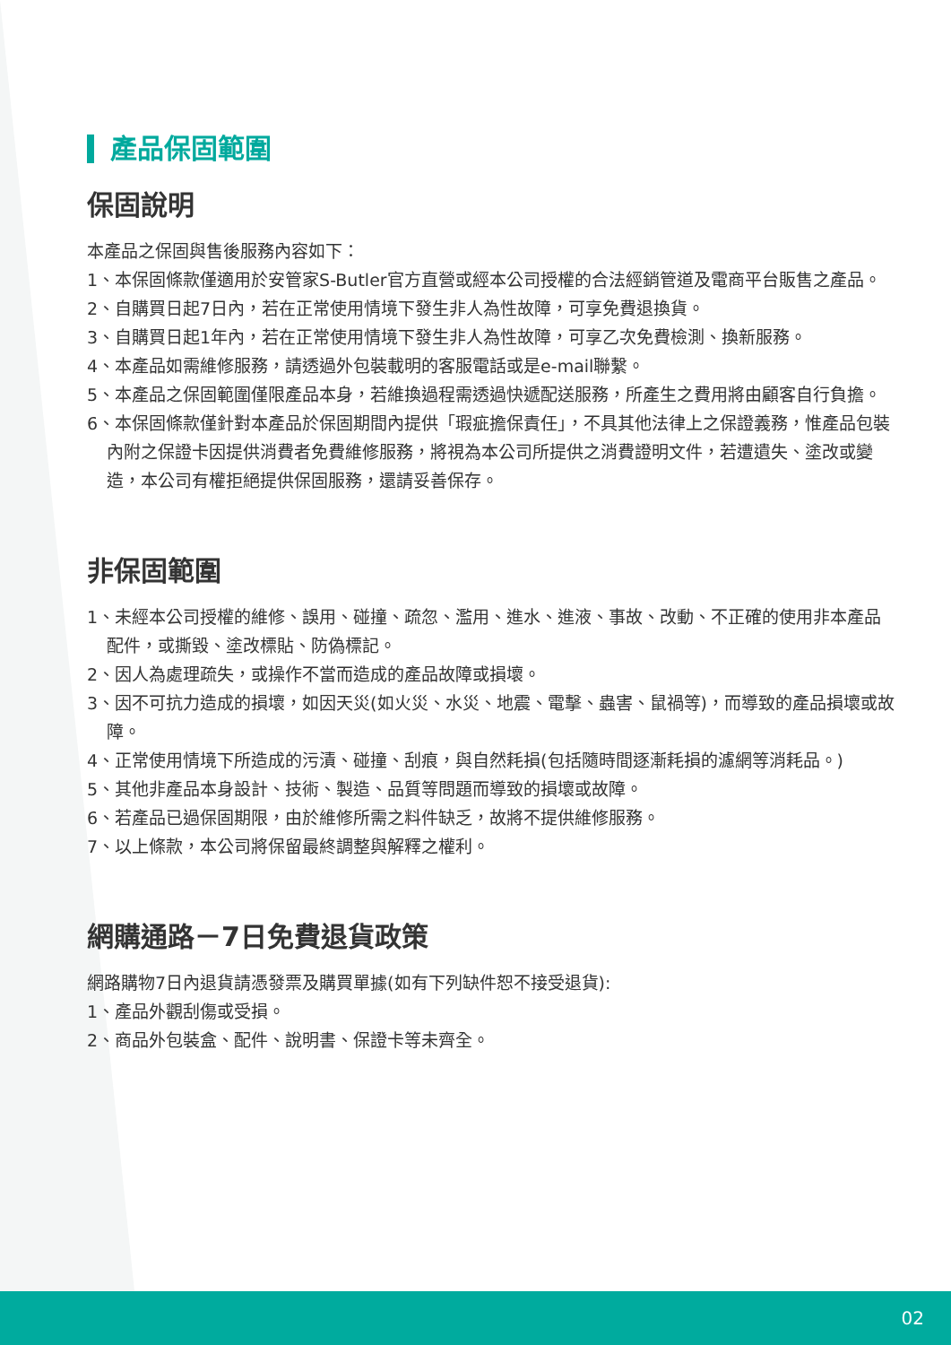產品保固範圍
保固說明
本產品之保固與售後服務內容如下：
1、本保固條款僅適用於安管家S-Butler官方直營或經本公司授權的合法經銷管道及電商平台販售之產品。
2、自購買日起7日內，若在正常使用情境下發生非人為性故障，可享免費退換貨。
3、自購買日起1年內，若在正常使用情境下發生非人為性故障，可享乙次免費檢測、換新服務。
4、本產品如需維修服務，請透過外包裝載明的客服電話或是e-mail聯繫。
5、本產品之保固範圍僅限產品本身，若維換過程需透過快遞配送服務，所產生之費用將由顧客自行負擔。
6、本保固條款僅針對本產品於保固期間內提供「瑕疵擔保責任」，不具其他法律上之保證義務，惟產品包裝內附之保證卡因提供消費者免費維修服務，將視為本公司所提供之消費證明文件，若遭遺失、塗改或變造，本公司有權拒絕提供保固服務，還請妥善保存。
非保固範圍
1、未經本公司授權的維修、誤用、碰撞、疏忽、濫用、進水、進液、事故、改動、不正確的使用非本產品配件，或撕毀、塗改標貼、防偽標記。
2、因人為處理疏失，或操作不當而造成的產品故障或損壞。
3、因不可抗力造成的損壞，如因天災(如火災、水災、地震、電擊、蟲害、鼠禍等)，而導致的產品損壞或故障。
4、正常使用情境下所造成的污漬、碰撞、刮痕，與自然耗損(包括隨時間逐漸耗損的濾網等消耗品。)
5、其他非產品本身設計、技術、製造、品質等問題而導致的損壞或故障。
6、若產品已過保固期限，由於維修所需之料件缺乏，故將不提供維修服務。
7、以上條款，本公司將保留最終調整與解釋之權利。
網購通路－7日免費退貨政策
網路購物7日內退貨請憑發票及購買單據(如有下列缺件恕不接受退貨):
1、產品外觀刮傷或受損。
2、商品外包裝盒、配件、說明書、保證卡等未齊全。
02